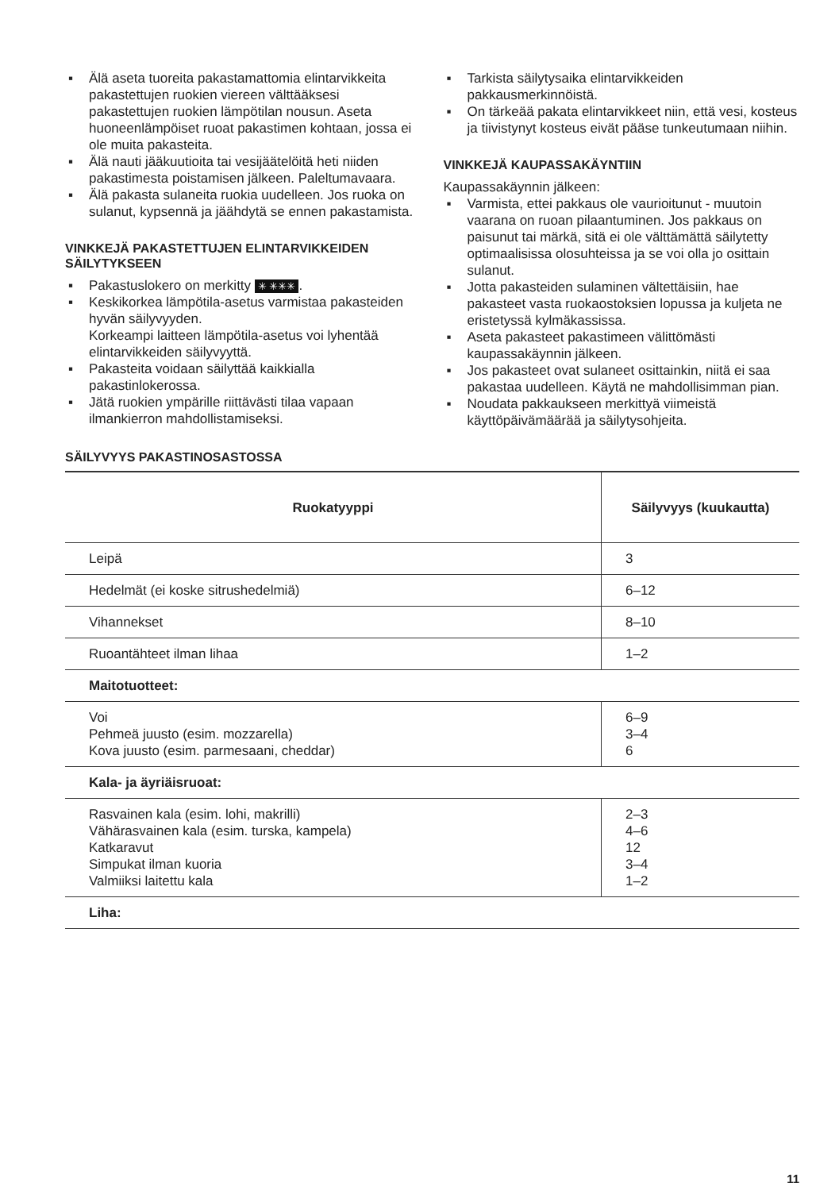▪ Älä aseta tuoreita pakastamattomia elintarvikkeita pakastettujen ruokien viereen välttääksesi pakastettujen ruokien lämpötilan nousun. Aseta huoneenlämpöiset ruoat pakastimen kohtaan, jossa ei ole muita pakasteita.
▪ Älä nauti jääkuutioita tai vesijäätelöitä heti niiden pakastimesta poistamisen jälkeen. Paleltumavaara.
▪ Älä pakasta sulaneita ruokia uudelleen. Jos ruoka on sulanut, kypsennä ja jäähdytä se ennen pakastamista.
VINKKEJÄ PAKASTETTUJEN ELINTARVIKKEIDEN SÄILYTYKSEEN
▪ Pakastuslokero on merkitty ✳ ✳✳✳.
▪ Keskikorkea lämpötila-asetus varmistaa pakasteiden hyvän säilyvyyden.
Korkeampi laitteen lämpötila-asetus voi lyhentää elintarvikkeiden säilyvyyttä.
▪ Pakasteita voidaan säilyttää kaikkialla pakastinlokerossa.
▪ Jätä ruokien ympärille riittävästi tilaa vapaan ilmankierron mahdollistamiseksi.
▪ Tarkista säilytysaika elintarvikkeiden pakkausmerkinnöistä.
▪ On tärkeää pakata elintarvikkeet niin, että vesi, kosteus ja tiivistynyt kosteus eivät pääse tunkeutumaan niihin.
VINKKEJÄ KAUPASSAKÄYNTIIN
Kaupassakäynnin jälkeen:
▪ Varmista, ettei pakkaus ole vaurioitunut - muutoin vaarana on ruoan pilaantuminen. Jos pakkaus on paisunut tai märkä, sitä ei ole välttämättä säilytetty optimaalisissa olosuhteissa ja se voi olla jo osittain sulanut.
▪ Jotta pakasteiden sulaminen vältettäisiin, hae pakasteet vasta ruokaostoksien lopussa ja kuljeta ne eristetyssä kylmäkassissa.
▪ Aseta pakasteet pakastimeen välittömästi kaupassakäynnin jälkeen.
▪ Jos pakasteet ovat sulaneet osittainkin, niitä ei saa pakastaa uudelleen. Käytä ne mahdollisimman pian.
▪ Noudata pakkaukseen merkittyä viimeistä käyttöpäivämäärää ja säilytysohjeita.
SÄILYVYYS PAKASTINOSASTOSSA
| Ruokatyyppi | Säilyvyys (kuukautta) |
| --- | --- |
| Leipä | 3 |
| Hedelmät (ei koske sitrushedelmiä) | 6–12 |
| Vihannekset | 8–10 |
| Ruoantähteet ilman lihaa | 1–2 |
| Maitotuotteet: | |
| Voi Pehmeä juusto (esim. mozzarella) Kova juusto (esim. parmesaani, cheddar) | 6–9 3–4 6 |
| Kala- ja äyriäisruoat: | |
| Rasvainen kala (esim. lohi, makrilli) Vähärasvainen kala (esim. turska, kampela) Katkaravut Simpukat ilman kuoria Valmiiksi laitettu kala | 2–3 4–6 12 3–4 1–2 |
| Liha: | |
11